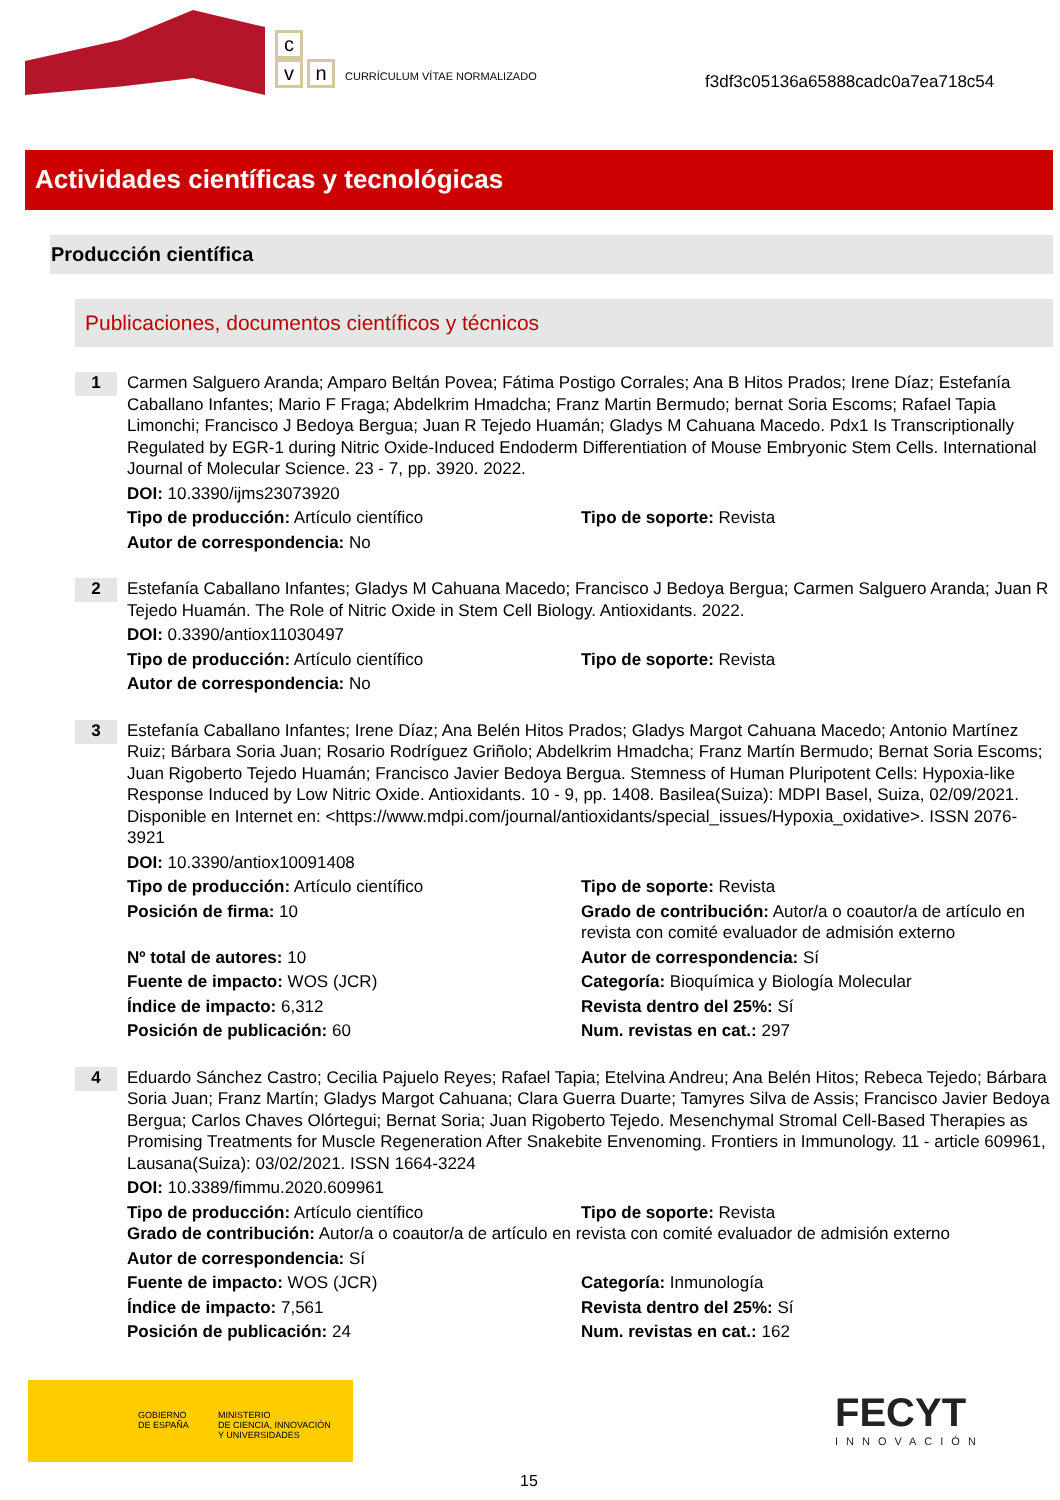c
v n CURRÍCULUM VÍTAE NORMALIZADO
f3df3c05136a65888cadc0a7ea718c54
Actividades científicas y tecnológicas
Producción científica
Publicaciones, documentos científicos y técnicos
1
Carmen Salguero Aranda; Amparo Beltán Povea; Fátima Postigo Corrales; Ana B Hitos Prados; Irene Díaz; Estefanía Caballano Infantes; Mario F Fraga; Abdelkrim Hmadcha; Franz Martin Bermudo; bernat Soria Escoms; Rafael Tapia Limonchi; Francisco J Bedoya Bergua; Juan R Tejedo Huamán; Gladys M Cahuana Macedo. Pdx1 Is Transcriptionally Regulated by EGR-1 during Nitric Oxide-Induced Endoderm Differentiation of Mouse Embryonic Stem Cells. International Journal of Molecular Science. 23 - 7, pp. 3920. 2022.
DOI: 10.3390/ijms23073920
Tipo de producción: Artículo científico
Tipo de soporte: Revista
Autor de correspondencia: No
2
Estefanía Caballano Infantes; Gladys M Cahuana Macedo; Francisco J Bedoya Bergua; Carmen Salguero Aranda; Juan R Tejedo Huamán. The Role of Nitric Oxide in Stem Cell Biology. Antioxidants. 2022.
DOI: 0.3390/antiox11030497
Tipo de producción: Artículo científico
Tipo de soporte: Revista
Autor de correspondencia: No
3
Estefanía Caballano Infantes; Irene Díaz; Ana Belén Hitos Prados; Gladys Margot Cahuana Macedo; Antonio Martínez Ruiz; Bárbara Soria Juan; Rosario Rodríguez Griñolo; Abdelkrim Hmadcha; Franz Martín Bermudo; Bernat Soria Escoms; Juan Rigoberto Tejedo Huamán; Francisco Javier Bedoya Bergua. Stemness of Human Pluripotent Cells: Hypoxia-like Response Induced by Low Nitric Oxide. Antioxidants. 10 - 9, pp. 1408. Basilea(Suiza): MDPI Basel, Suiza, 02/09/2021. Disponible en Internet en: <https://www.mdpi.com/journal/antioxidants/special_issues/Hypoxia_oxidative>. ISSN 2076-3921
DOI: 10.3390/antiox10091408
Tipo de producción: Artículo científico
Tipo de soporte: Revista
Posición de firma: 10
Grado de contribución: Autor/a o coautor/a de artículo en revista con comité evaluador de admisión externo
Nº total de autores: 10
Autor de correspondencia: Sí
Fuente de impacto: WOS (JCR)
Categoría: Bioquímica y Biología Molecular
Índice de impacto: 6,312
Revista dentro del 25%: Sí
Posición de publicación: 60
Num. revistas en cat.: 297
4
Eduardo Sánchez Castro; Cecilia Pajuelo Reyes; Rafael Tapia; Etelvina Andreu; Ana Belén Hitos; Rebeca Tejedo; Bárbara Soria Juan; Franz Martín; Gladys Margot Cahuana; Clara Guerra Duarte; Tamyres Silva de Assis; Francisco Javier Bedoya Bergua; Carlos Chaves Olórtegui; Bernat Soria; Juan Rigoberto Tejedo. Mesenchymal Stromal Cell-Based Therapies as Promising Treatments for Muscle Regeneration After Snakebite Envenoming. Frontiers in Immunology. 11 - article 609961, Lausana(Suiza): 03/02/2021. ISSN 1664-3224
DOI: 10.3389/fimmu.2020.609961
Tipo de producción: Artículo científico
Tipo de soporte: Revista
Grado de contribución: Autor/a o coautor/a de artículo en revista con comité evaluador de admisión externo
Autor de correspondencia: Sí
Fuente de impacto: WOS (JCR)
Categoría: Inmunología
Índice de impacto: 7,561
Revista dentro del 25%: Sí
Posición de publicación: 24
Num. revistas en cat.: 162
GOBIERNO
DE ESPAÑA
MINISTERIO
DE CIENCIA, INNOVACIÓN
Y UNIVERSIDADES
FECYT
INNOVACIÓN
15